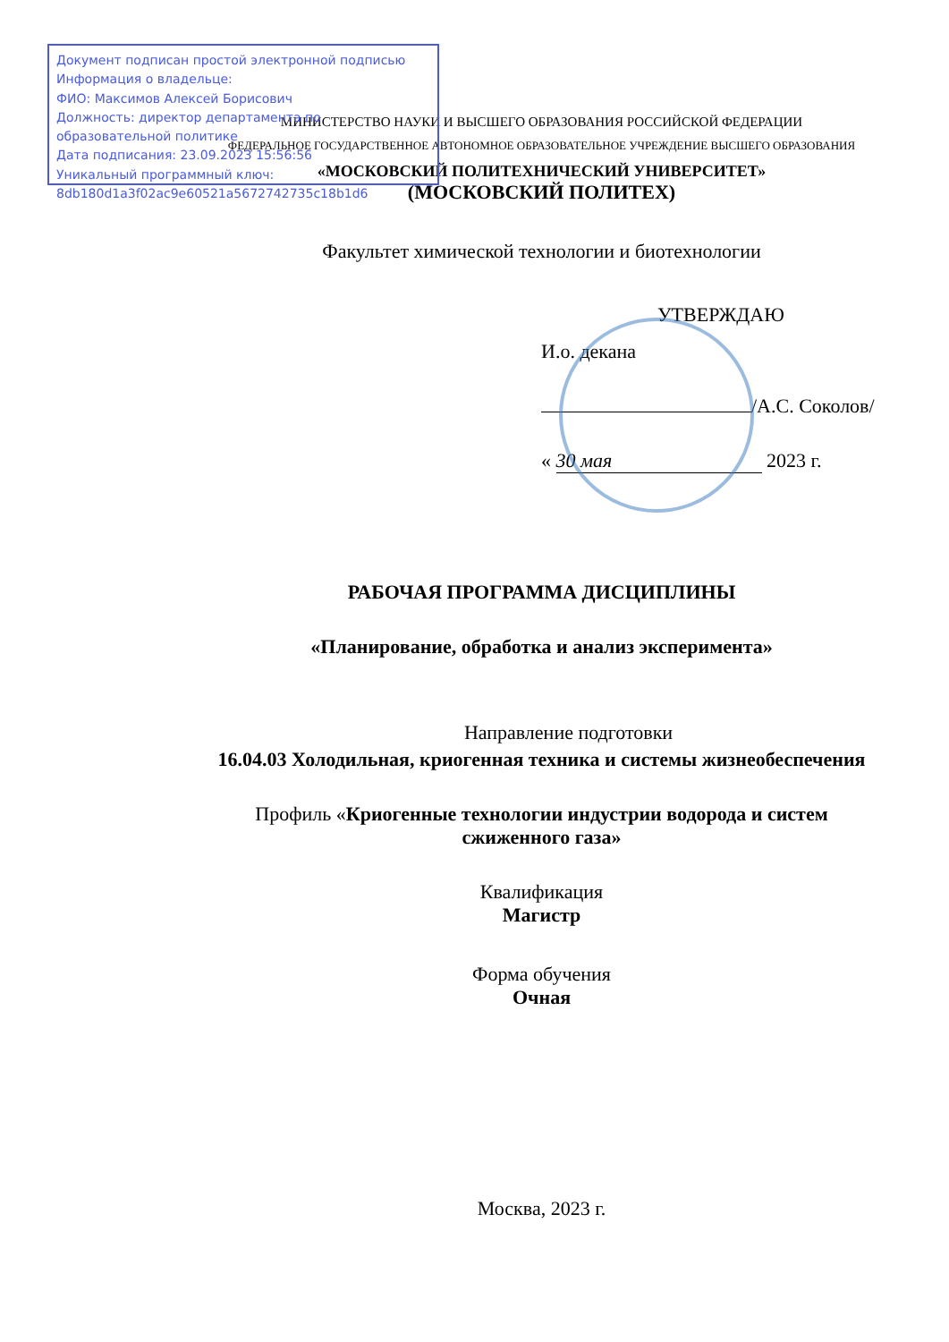Документ подписан простой электронной подписью
Информация о владельце:
ФИО: Максимов Алексей Борисович
Должность: директор департамента по образовательной политике
Дата подписания: 23.09.2023 15:56:56
Уникальный программный ключ:
8db180d1a3f02ac9e60521a5672742735c18b1d6
МИНИСТЕРСТВО НАУКИ И ВЫСШЕГО ОБРАЗОВАНИЯ РОССИЙСКОЙ ФЕДЕРАЦИИ
ФЕДЕРАЛЬНОЕ ГОСУДАРСТВЕННОЕ АВТОНОМНОЕ ОБРАЗОВАТЕЛЬНОЕ УЧРЕЖДЕНИЕ ВЫСШЕГО ОБРАЗОВАНИЯ
«МОСКОВСКИЙ ПОЛИТЕХНИЧЕСКИЙ УНИВЕРСИТЕТ»
(МОСКОВСКИЙ ПОЛИТЕХ)
Факультет химической технологии и биотехнологии
УТВЕРЖДАЮ
И.о. декана
/А.С. Соколов/
« 30 мая 2023 г.
РАБОЧАЯ ПРОГРАММА ДИСЦИПЛИНЫ
«Планирование, обработка и анализ эксперимента»
Направление подготовки
16.04.03 Холодильная, криогенная техника и системы жизнеобеспечения
Профиль «Криогенные технологии индустрии водорода и систем
сжиженного газа»
Квалификация
Магистр
Форма обучения
Очная
Москва, 2023 г.